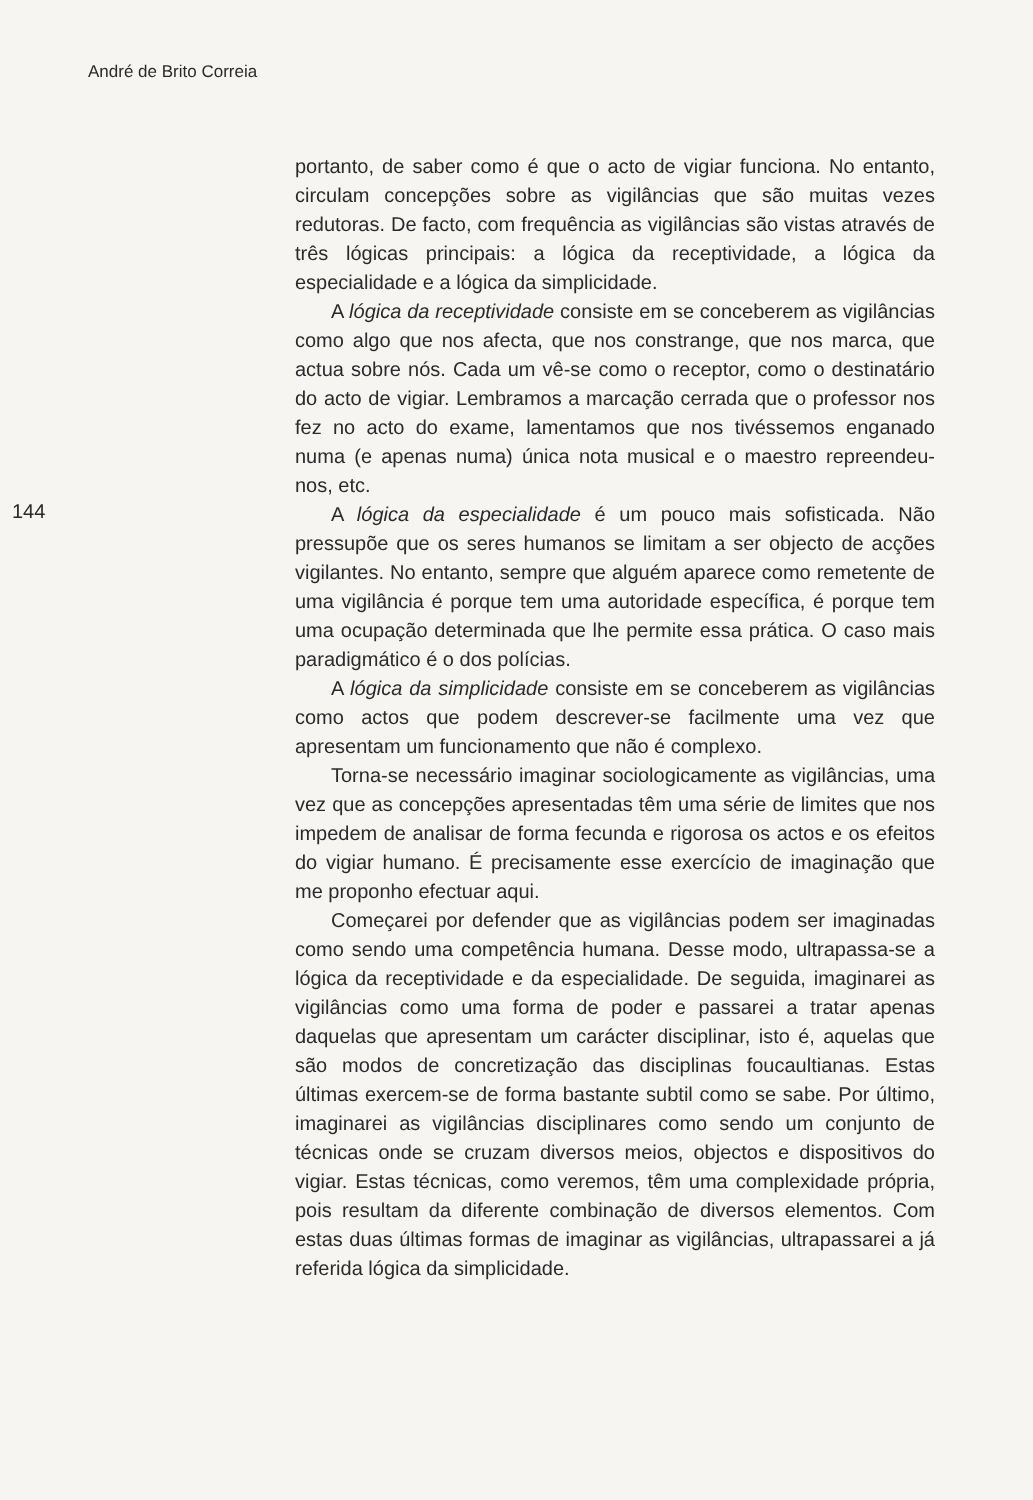André de Brito Correia
144
portanto, de saber como é que o acto de vigiar funciona. No entanto, circulam concepções sobre as vigilâncias que são muitas vezes redutoras. De facto, com frequência as vigilâncias são vistas através de três lógicas principais: a lógica da receptividade, a lógica da especialidade e a lógica da simplicidade.
A lógica da receptividade consiste em se conceberem as vigilâncias como algo que nos afecta, que nos constrange, que nos marca, que actua sobre nós. Cada um vê-se como o receptor, como o destinatário do acto de vigiar. Lembramos a marcação cerrada que o professor nos fez no acto do exame, lamentamos que nos tivéssemos enganado numa (e apenas numa) única nota musical e o maestro repreendeu-nos, etc.
A lógica da especialidade é um pouco mais sofisticada. Não pressupõe que os seres humanos se limitam a ser objecto de acções vigilantes. No entanto, sempre que alguém aparece como remetente de uma vigilância é porque tem uma autoridade específica, é porque tem uma ocupação determinada que lhe permite essa prática. O caso mais paradigmático é o dos polícias.
A lógica da simplicidade consiste em se conceberem as vigilâncias como actos que podem descrever-se facilmente uma vez que apresentam um funcionamento que não é complexo.
Torna-se necessário imaginar sociologicamente as vigilâncias, uma vez que as concepções apresentadas têm uma série de limites que nos impedem de analisar de forma fecunda e rigorosa os actos e os efeitos do vigiar humano. É precisamente esse exercício de imaginação que me proponho efectuar aqui.
Começarei por defender que as vigilâncias podem ser imaginadas como sendo uma competência humana. Desse modo, ultrapassa-se a lógica da receptividade e da especialidade. De seguida, imaginarei as vigilâncias como uma forma de poder e passarei a tratar apenas daquelas que apresentam um carácter disciplinar, isto é, aquelas que são modos de concretização das disciplinas foucaultianas. Estas últimas exercem-se de forma bastante subtil como se sabe. Por último, imaginarei as vigilâncias disciplinares como sendo um conjunto de técnicas onde se cruzam diversos meios, objectos e dispositivos do vigiar. Estas técnicas, como veremos, têm uma complexidade própria, pois resultam da diferente combinação de diversos elementos. Com estas duas últimas formas de imaginar as vigilâncias, ultrapassarei a já referida lógica da simplicidade.